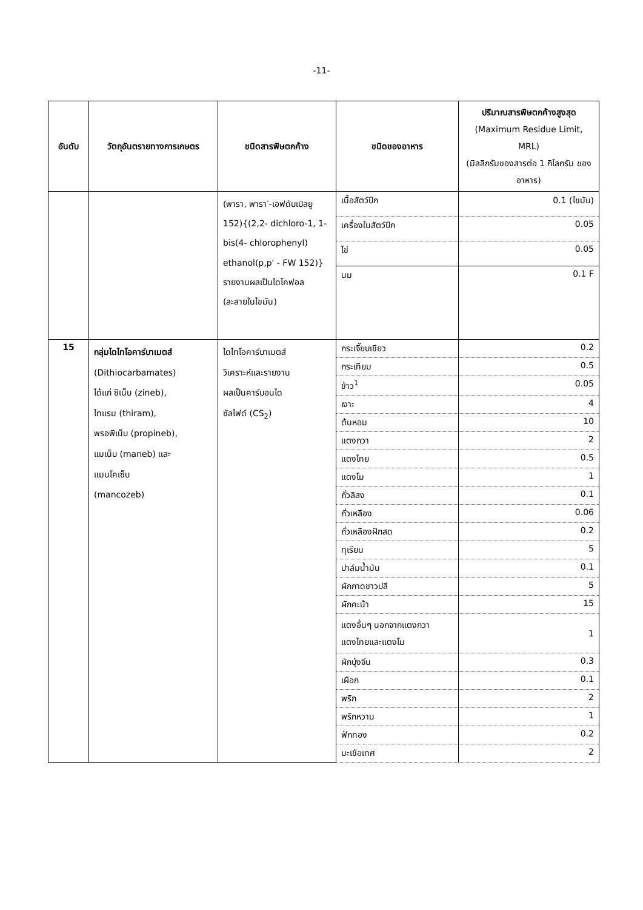-11-
| อันดับ | วัตถุอันตรายทางการเกษตร | ชนิดสารพิษตกค้าง | ชนิดของอาหาร | ปริมาณสารพิษตกค้างสูงสุด (Maximum Residue Limit, MRL) (มิลลิกรัมของสารต่อ 1 กิโลกรัม ของอาหาร) |
| --- | --- | --- | --- | --- |
| | | (พารา, พารา′-เอฟดับเบิลยู 152){(2,2- dichloro-1, 1-bis(4- chlorophenyl) ethanol(p,p' - FW 152)} รายงานผลเป็นไดโคฟอล (ละลายในไขมัน) | เนื้อสัตว์ปีก | 0.1 (ไขมัน) |
| | | | เครื่องในสัตว์ปีก | 0.05 |
| | | | ไข่ | 0.05 |
| | | | นม | 0.1 F |
| 15 | กลุ่มไดไทโอคาร์บาเมตส์ (Dithiocarbamates) ได้แก่ ซิเน็บ (zineb), ไทแรม (thiram), พรอพิเน็บ (propineb), แมเน็บ (maneb) และ แมนโคเซ็บ (mancozeb) | ไดไทโอคาร์บาเมตส์ วิเคราะห์และรายงาน ผลเป็นคาร์บอนได ซัลไฟด์ (CS<sub>2</sub>) | กระเจี๊ยบเขียว | 0.2 |
| | | | กระเทียม | 0.5 |
| | | | ข้าว<sup>1</sup> | 0.05 |
| | | | เงาะ | 4 |
| | | | ต้นหอม | 10 |
| | | | แตงกวา | 2 |
| | | | แตงไทย | 0.5 |
| | | | แตงโม | 1 |
| | | | ถั่วลิสง | 0.1 |
| | | | ถั่วเหลือง | 0.06 |
| | | | ถั่วเหลืองฝักสด | 0.2 |
| | | | ทุเรียน | 5 |
| | | | ปาล์มน้ำมัน | 0.1 |
| | | | ผักกาดขาวปลี | 5 |
| | | | ผักคะน้า | 15 |
| | | | แตงอื่นๆ นอกจากแตงกวา แตงไทยและแตงโม | 1 |
| | | | ผักบุ้งจีน | 0.3 |
| | | | เผือก | 0.1 |
| | | | พริก | 2 |
| | | | พริกหวาน | 1 |
| | | | ฟักทอง | 0.2 |
| | | | มะเขือเทศ | 2 |